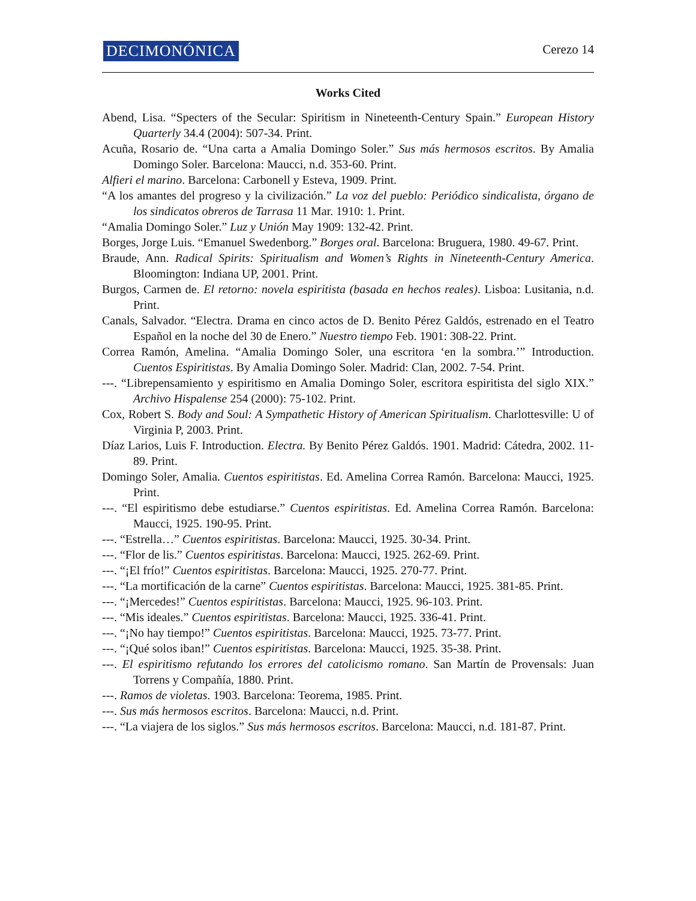DECIMONÓNICA
Cerezo 14
Works Cited
Abend, Lisa. “Specters of the Secular: Spiritism in Nineteenth-Century Spain.” European History Quarterly 34.4 (2004): 507-34. Print.
Acuña, Rosario de. “Una carta a Amalia Domingo Soler.” Sus más hermosos escritos. By Amalia Domingo Soler. Barcelona: Maucci, n.d. 353-60. Print.
Alfieri el marino. Barcelona: Carbonell y Esteva, 1909. Print.
“A los amantes del progreso y la civilización.” La voz del pueblo: Periódico sindicalista, órgano de los sindicatos obreros de Tarrasa 11 Mar. 1910: 1. Print.
“Amalia Domingo Soler.” Luz y Unión May 1909: 132-42. Print.
Borges, Jorge Luis. “Emanuel Swedenborg.” Borges oral. Barcelona: Bruguera, 1980. 49-67. Print.
Braude, Ann. Radical Spirits: Spiritualism and Women’s Rights in Nineteenth-Century America. Bloomington: Indiana UP, 2001. Print.
Burgos, Carmen de. El retorno: novela espiritista (basada en hechos reales). Lisboa: Lusitania, n.d. Print.
Canals, Salvador. “Electra. Drama en cinco actos de D. Benito Pérez Galdós, estrenado en el Teatro Español en la noche del 30 de Enero.” Nuestro tiempo Feb. 1901: 308-22. Print.
Correa Ramón, Amelina. “Amalia Domingo Soler, una escritora ‘en la sombra.’” Introduction. Cuentos Espiritistas. By Amalia Domingo Soler. Madrid: Clan, 2002. 7-54. Print.
---. “Librepensamiento y espiritismo en Amalia Domingo Soler, escritora espiritista del siglo XIX.” Archivo Hispalense 254 (2000): 75-102. Print.
Cox, Robert S. Body and Soul: A Sympathetic History of American Spiritualism. Charlottesville: U of Virginia P, 2003. Print.
Díaz Larios, Luis F. Introduction. Electra. By Benito Pérez Galdós. 1901. Madrid: Cátedra, 2002. 11-89. Print.
Domingo Soler, Amalia. Cuentos espiritistas. Ed. Amelina Correa Ramón. Barcelona: Maucci, 1925. Print.
---. “El espiritismo debe estudiarse.” Cuentos espiritistas. Ed. Amelina Correa Ramón. Barcelona: Maucci, 1925. 190-95. Print.
---. “Estrella…” Cuentos espiritistas. Barcelona: Maucci, 1925. 30-34. Print.
---. “Flor de lis.” Cuentos espiritistas. Barcelona: Maucci, 1925. 262-69. Print.
---. “¡El frío!” Cuentos espiritistas. Barcelona: Maucci, 1925. 270-77. Print.
---. “La mortificación de la carne” Cuentos espiritistas. Barcelona: Maucci, 1925. 381-85. Print.
---. “¡Mercedes!” Cuentos espiritistas. Barcelona: Maucci, 1925. 96-103. Print.
---. “Mis ideales.” Cuentos espiritistas. Barcelona: Maucci, 1925. 336-41. Print.
---. “¡No hay tiempo!” Cuentos espiritistas. Barcelona: Maucci, 1925. 73-77. Print.
---. “¡Qué solos iban!” Cuentos espiritistas. Barcelona: Maucci, 1925. 35-38. Print.
---. El espiritismo refutando los errores del catolicismo romano. San Martín de Provensals: Juan Torrens y Compañía, 1880. Print.
---. Ramos de violetas. 1903. Barcelona: Teorema, 1985. Print.
---. Sus más hermosos escritos. Barcelona: Maucci, n.d. Print.
---. “La viajera de los siglos.” Sus más hermosos escritos. Barcelona: Maucci, n.d. 181-87. Print.